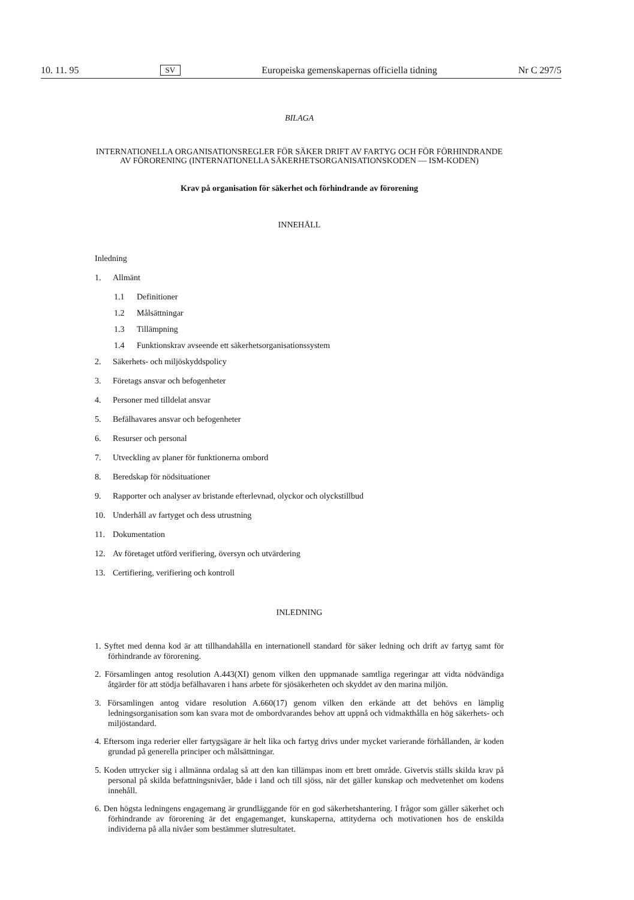10. 11. 95 SV Europeiska gemenskapernas officiella tidning Nr C 297/5
BILAGA
INTERNATIONELLA ORGANISATIONSREGLER FÖR SÄKER DRIFT AV FARTYG OCH FÖR FÖRHINDRANDE AV FÖRORENING (INTERNATIONELLA SÄKERHETSORGANISATIONSKODEN — ISM-KODEN)
Krav på organisation för säkerhet och förhindrande av förorening
INNEHÅLL
Inledning
1. Allmänt
1.1 Definitioner
1.2 Målsättningar
1.3 Tillämpning
1.4 Funktionskrav avseende ett säkerhetsorganisationssystem
2. Säkerhets- och miljöskyddspolicy
3. Företags ansvar och befogenheter
4. Personer med tilldelat ansvar
5. Befälhavares ansvar och befogenheter
6. Resurser och personal
7. Utveckling av planer för funktionerna ombord
8. Beredskap för nödsituationer
9. Rapporter och analyser av bristande efterlevnad, olyckor och olyckstillbud
10. Underhåll av fartyget och dess utrustning
11. Dokumentation
12. Av företaget utförd verifiering, översyn och utvärdering
13. Certifiering, verifiering och kontroll
INLEDNING
1. Syftet med denna kod är att tillhandahålla en internationell standard för säker ledning och drift av fartyg samt för förhindrande av förorening.
2. Församlingen antog resolution A.443(XI) genom vilken den uppmanade samtliga regeringar att vidta nödvändiga åtgärder för att stödja befälhavaren i hans arbete för sjösäkerheten och skyddet av den marina miljön.
3. Församlingen antog vidare resolution A.660(17) genom vilken den erkände att det behövs en lämplig ledningsorganisation som kan svara mot de ombordvarandes behov att uppnå och vidmakthålla en hög säkerhets- och miljöstandard.
4. Eftersom inga rederier eller fartygsägare är helt lika och fartyg drivs under mycket varierande förhållanden, är koden grundad på generella principer och målsättningar.
5. Koden uttrycker sig i allmänna ordalag så att den kan tillämpas inom ett brett område. Givetvis ställs skilda krav på personal på skilda befattningsnivåer, både i land och till sjöss, när det gäller kunskap och medvetenhet om kodens innehåll.
6. Den högsta ledningens engagemang är grundläggande för en god säkerhetshantering. I frågor som gäller säkerhet och förhindrande av förorening är det engagemanget, kunskaperna, attityderna och motivationen hos de enskilda individerna på alla nivåer som bestämmer slutresultatet.